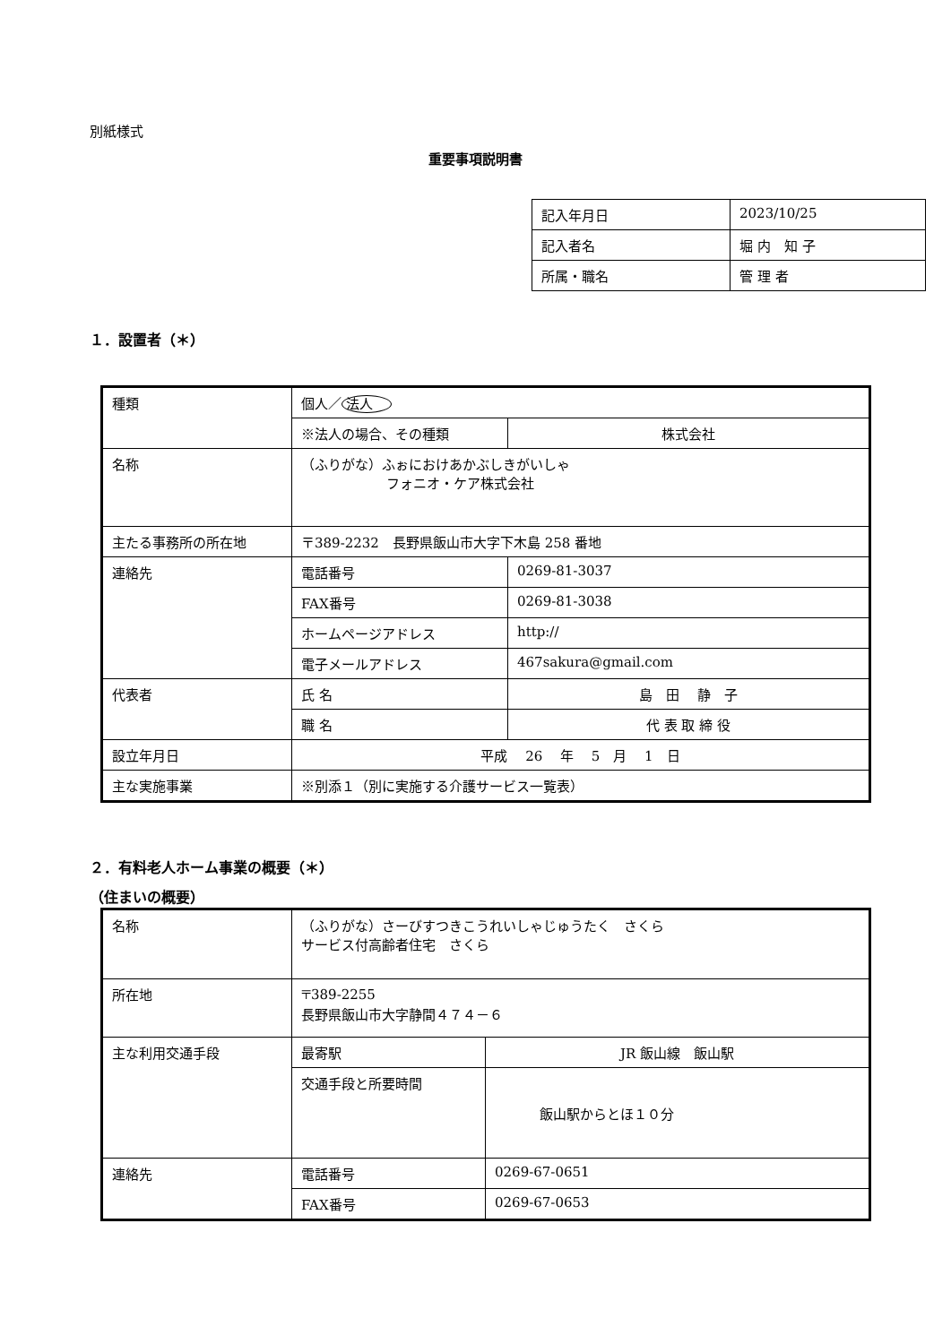別紙様式
重要事項説明書
| 記入年月日 | 2023/10/25 |
| 記入者名 | 堀 内 知 子 |
| 所属・職名 | 管 理 者 |
１．設置者（＊）
| 種類 | 個人／ 法人 | |
| | ※法人の場合、その種類 | 株式会社 |
| 名称 | （ふりがな）ふぉにおけあかぶしきがいしゃ フォニオ・ケア株式会社 | |
| 主たる事務所の所在地 | 〒389-2232 長野県飯山市大字下木島 258 番地 | |
| 連絡先 | 電話番号 | 0269-81-3037 |
| | FAX番号 | 0269-81-3038 |
| | ホームページアドレス | http:// |
| | 電子メールアドレス | 467sakura@gmail.com |
| 代表者 | 氏 名 | 島 田 静 子 |
| | 職 名 | 代 表 取 締 役 |
| 設立年月日 | 平成 26 年 5 月 1 日 | |
| 主な実施事業 | ※別添１（別に実施する介護サービス一覧表） | |
２．有料老人ホーム事業の概要（＊）
（住まいの概要）
| 名称 | （ふりがな）さーびすつきこうれいしゃじゅうたく さくら サービス付高齢者住宅 さくら | |
| 所在地 | 〒389-2255 長野県飯山市大字静間４７４－６ | |
| 主な利用交通手段 | 最寄駅 | JR 飯山線 飯山駅 |
| | 交通手段と所要時間 | 飯山駅からとほ１０分 |
| 連絡先 | 電話番号 | 0269-67-0651 |
| | FAX番号 | 0269-67-0653 |